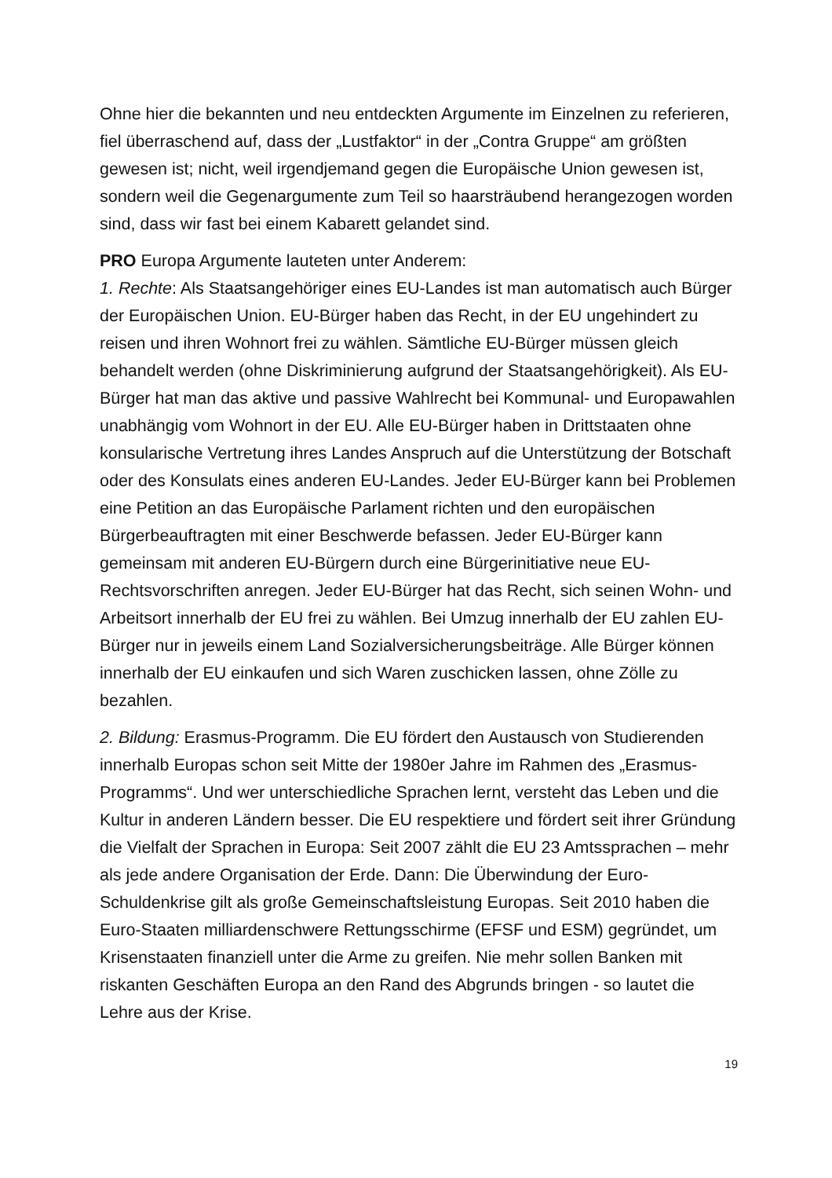Ohne hier die bekannten und neu entdeckten Argumente im Einzelnen zu referieren, fiel überraschend auf, dass der „Lustfaktor“ in der „Contra Gruppe“ am größten gewesen ist; nicht, weil irgendjemand gegen die Europäische Union gewesen ist, sondern weil die Gegenargumente zum Teil so haarsträubend herangezogen worden sind, dass wir fast bei einem Kabarett gelandet sind.
PRO Europa Argumente lauteten unter Anderem:
1. Rechte: Als Staatsangehöriger eines EU-Landes ist man automatisch auch Bürger der Europäischen Union. EU-Bürger haben das Recht, in der EU ungehindert zu reisen und ihren Wohnort frei zu wählen. Sämtliche EU-Bürger müssen gleich behandelt werden (ohne Diskriminierung aufgrund der Staatsangehörigkeit). Als EU-Bürger hat man das aktive und passive Wahlrecht bei Kommunal- und Europawahlen unabhängig vom Wohnort in der EU. Alle EU-Bürger haben in Drittstaaten ohne konsularische Vertretung ihres Landes Anspruch auf die Unterstützung der Botschaft oder des Konsulats eines anderen EU-Landes. Jeder EU-Bürger kann bei Problemen eine Petition an das Europäische Parlament richten und den europäischen Bürgerbeauftragten mit einer Beschwerde befassen. Jeder EU-Bürger kann gemeinsam mit anderen EU-Bürgern durch eine Bürgerinitiative neue EU-Rechtsvorschriften anregen. Jeder EU-Bürger hat das Recht, sich seinen Wohn- und Arbeitsort innerhalb der EU frei zu wählen. Bei Umzug innerhalb der EU zahlen EU-Bürger nur in jeweils einem Land Sozialversicherungsbeiträge. Alle Bürger können innerhalb der EU einkaufen und sich Waren zuschicken lassen, ohne Zölle zu bezahlen.
2. Bildung: Erasmus-Programm. Die EU fördert den Austausch von Studierenden innerhalb Europas schon seit Mitte der 1980er Jahre im Rahmen des „Erasmus-Programms“. Und wer unterschiedliche Sprachen lernt, versteht das Leben und die Kultur in anderen Ländern besser. Die EU respektiere und fördert seit ihrer Gründung die Vielfalt der Sprachen in Europa: Seit 2007 zählt die EU 23 Amtssprachen – mehr als jede andere Organisation der Erde. Dann: Die Überwindung der Euro-Schuldenkrise gilt als große Gemeinschaftsleistung Europas. Seit 2010 haben die Euro-Staaten milliardenschwere Rettungsschirme (EFSF und ESM) gegründet, um Krisenstaaten finanziell unter die Arme zu greifen. Nie mehr sollen Banken mit riskanten Geschäften Europa an den Rand des Abgrunds bringen - so lautet die Lehre aus der Krise.
19